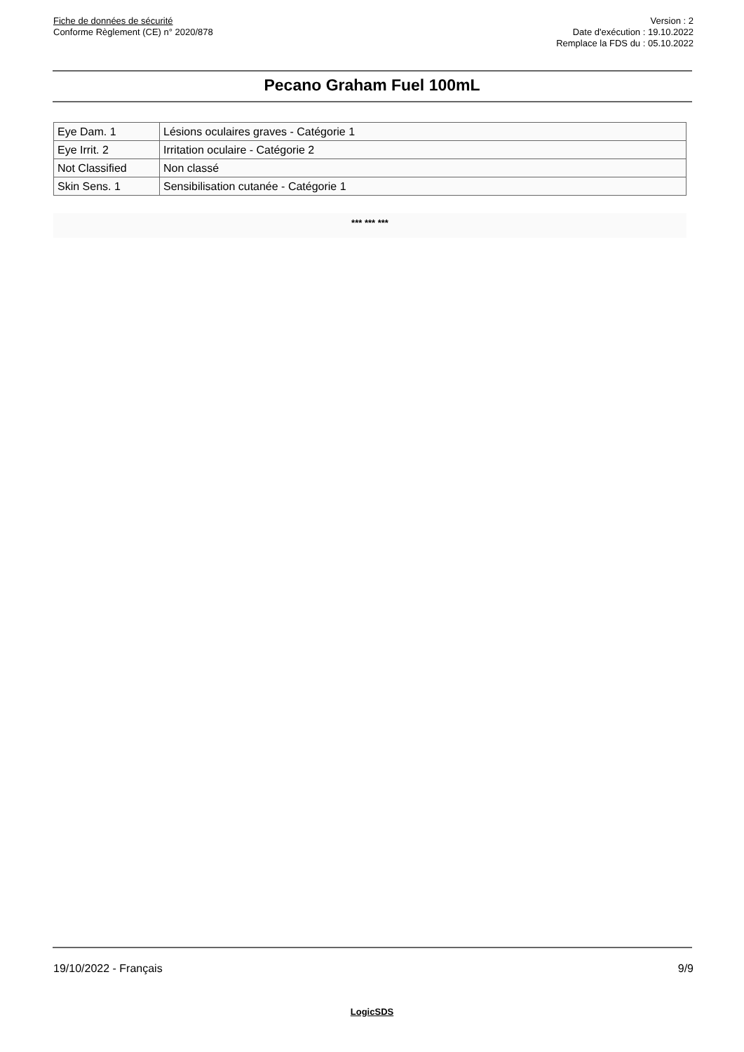Fiche de données de sécurité
Conforme Règlement (CE) n° 2020/878
Version : 2
Date d'exécution : 19.10.2022
Remplace la FDS du : 05.10.2022
Pecano Graham Fuel 100mL
| Eye Dam. 1 | Lésions oculaires graves - Catégorie 1 |
| Eye Irrit. 2 | Irritation oculaire - Catégorie 2 |
| Not Classified | Non classé |
| Skin Sens. 1 | Sensibilisation cutanée - Catégorie 1 |
*** *** ***
19/10/2022 - Français 9/9
LogicSDS